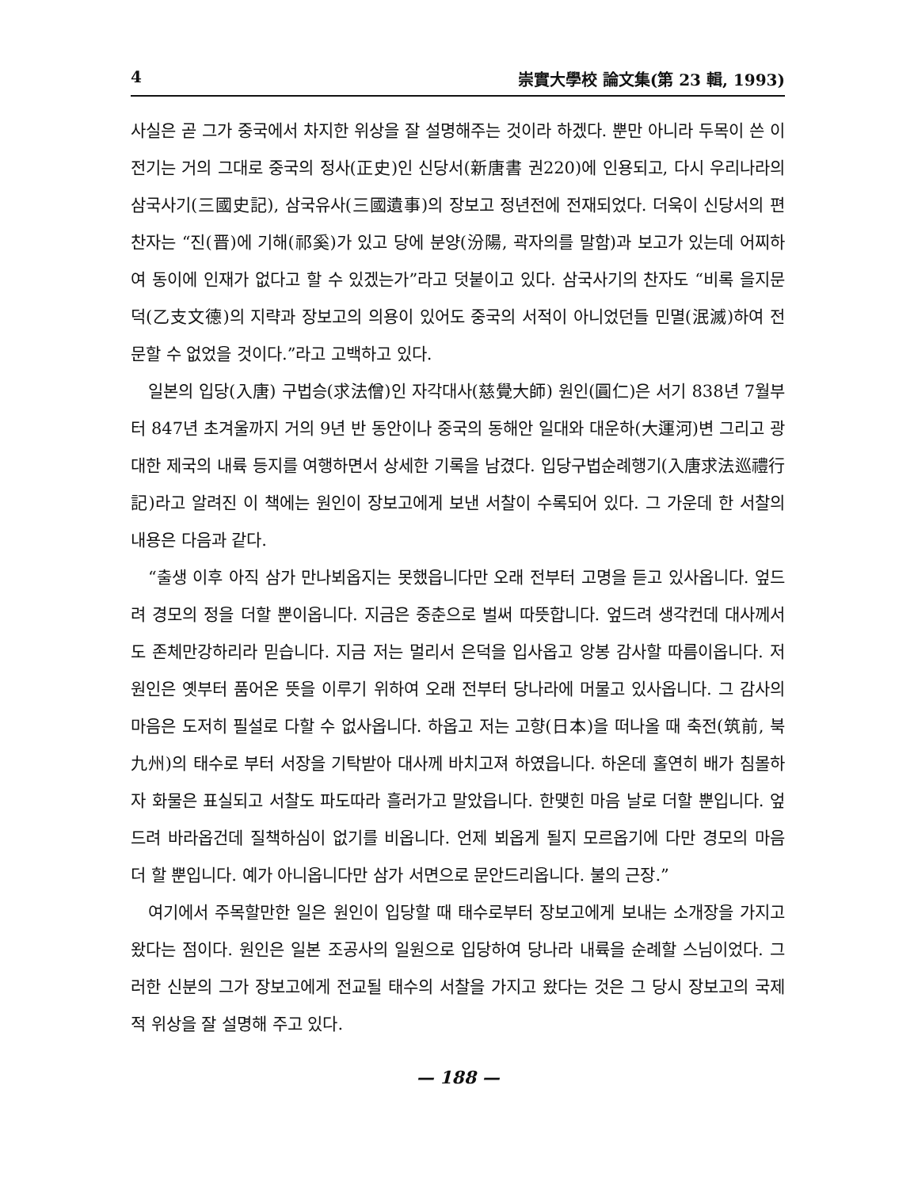4 崇實大學校 論文集(第 23 輯, 1993)
사실은 곧 그가 중국에서 차지한 위상을 잘 설명해주는 것이라 하겠다. 뿐만 아니라 두목이 쓴 이 전기는 거의 그대로 중국의 정사(正史)인 신당서(新唐書 권220)에 인용되고, 다시 우리나라의 삼국사기(三國史記), 삼국유사(三國遺事)의 장보고 정년전에 전재되었다. 더욱이 신당서의 편찬자는 “진(晋)에 기해(祁奚)가 있고 당에 분양(汾陽, 곽자의를 말함)과 보고가 있는데 어찌하여 동이에 인재가 없다고 할 수 있겠는가”라고 덧붙이고 있다. 삼국사기의 찬자도 “비록 을지문덕(乙支文德)의 지략과 장보고의 의용이 있어도 중국의 서적이 아니었던들 민멸(泯滅)하여 전문할 수 없었을 것이다.”라고 고백하고 있다.
일본의 입당(入唐) 구법승(求法僧)인 자각대사(慈覺大師) 원인(圓仁)은 서기 838년 7월부터 847년 초겨울까지 거의 9년 반 동안이나 중국의 동해안 일대와 대운하(大運河)변 그리고 광대한 제국의 내륙 등지를 여행하면서 상세한 기록을 남겼다. 입당구법순례행기(入唐求法巡禮行記)라고 알려진 이 책에는 원인이 장보고에게 보낸 서찰이 수록되어 있다. 그 가운데 한 서찰의 내용은 다음과 같다.
“출생 이후 아직 삼가 만나뵈옵지는 못했읍니다만 오래 전부터 고명을 듣고 있사옵니다. 엎드려 경모의 정을 더할 뿐이옵니다. 지금은 중춘으로 벌써 따뜻합니다. 엎드려 생각컨데 대사께서도 존체만강하리라 믿습니다. 지금 저는 멀리서 은덕을 입사옵고 앙봉 감사할 따름이옵니다. 저 원인은 옛부터 품어온 뜻을 이루기 위하여 오래 전부터 당나라에 머물고 있사옵니다. 그 감사의 마음은 도저히 필설로 다할 수 없사옵니다. 하옵고 저는 고향(日本)을 떠나올 때 축전(筑前, 북九州)의 태수로 부터 서장을 기탁받아 대사께 바치고져 하였읍니다. 하온데 홀연히 배가 침몰하자 화물은 표실되고 서찰도 파도따라 흘러가고 말았읍니다. 한맺힌 마음 날로 더할 뿐입니다. 엎드려 바라옵건데 질책하심이 없기를 비옵니다. 언제 뵈옵게 될지 모르옵기에 다만 경모의 마음 더 할 뿐입니다. 예가 아니옵니다만 삼가 서면으로 문안드리옵니다. 불의 근장.”
여기에서 주목할만한 일은 원인이 입당할 때 태수로부터 장보고에게 보내는 소개장을 가지고 왔다는 점이다. 원인은 일본 조공사의 일원으로 입당하여 당나라 내륙을 순례할 스님이었다. 그러한 신분의 그가 장보고에게 전교될 태수의 서찰을 가지고 왔다는 것은 그 당시 장보고의 국제적 위상을 잘 설명해 주고 있다.
— 188 —